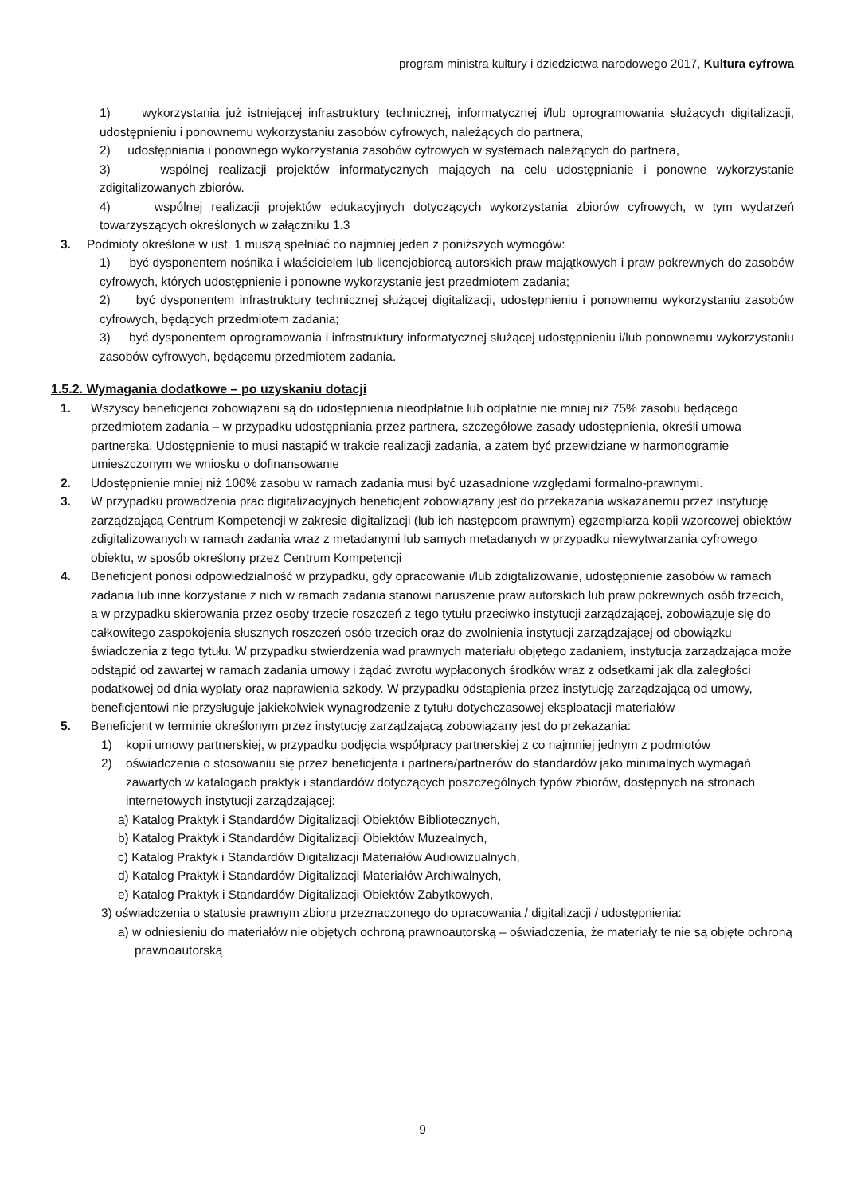program ministra kultury i dziedzictwa narodowego 2017, Kultura cyfrowa
1) wykorzystania już istniejącej infrastruktury technicznej, informatycznej i/lub oprogramowania służących digitalizacji, udostępnieniu i ponownemu wykorzystaniu zasobów cyfrowych, należących do partnera,
2) udostępniania i ponownego wykorzystania zasobów cyfrowych w systemach należących do partnera,
3) wspólnej realizacji projektów informatycznych mających na celu udostępnianie i ponowne wykorzystanie zdigitalizowanych zbiorów.
4) wspólnej realizacji projektów edukacyjnych dotyczących wykorzystania zbiorów cyfrowych, w tym wydarzeń towarzyszących określonych w załączniku 1.3
3. Podmioty określone w ust. 1 muszą spełniać co najmniej jeden z poniższych wymogów:
1) być dysponentem nośnika i właścicielem lub licencjobiorcą autorskich praw majątkowych i praw pokrewnych do zasobów cyfrowych, których udostępnienie i ponowne wykorzystanie jest przedmiotem zadania;
2) być dysponentem infrastruktury technicznej służącej digitalizacji, udostępnieniu i ponownemu wykorzystaniu zasobów cyfrowych, będących przedmiotem zadania;
3) być dysponentem oprogramowania i infrastruktury informatycznej służącej udostępnieniu i/lub ponownemu wykorzystaniu zasobów cyfrowych, będącemu przedmiotem zadania.
1.5.2. Wymagania dodatkowe – po uzyskaniu dotacji
1. Wszyscy beneficjenci zobowiązani są do udostępnienia nieodpłatnie lub odpłatnie nie mniej niż 75% zasobu będącego przedmiotem zadania – w przypadku udostępniania przez partnera, szczegółowe zasady udostępnienia, określi umowa partnerska. Udostępnienie to musi nastąpić w trakcie realizacji zadania, a zatem być przewidziane w harmonogramie umieszczonym we wniosku o dofinansowanie
2. Udostępnienie mniej niż 100% zasobu w ramach zadania musi być uzasadnione względami formalno-prawnymi.
3. W przypadku prowadzenia prac digitalizacyjnych beneficjent zobowiązany jest do przekazania wskazanemu przez instytucję zarządzającą Centrum Kompetencji w zakresie digitalizacji (lub ich następcom prawnym) egzemplarza kopii wzorcowej obiektów zdigitalizowanych w ramach zadania wraz z metadanymi lub samych metadanych w przypadku niewytwarzania cyfrowego obiektu, w sposób określony przez Centrum Kompetencji
4. Beneficjent ponosi odpowiedzialność w przypadku, gdy opracowanie i/lub zdigtalizowanie, udostępnienie zasobów w ramach zadania lub inne korzystanie z nich w ramach zadania stanowi naruszenie praw autorskich lub praw pokrewnych osób trzecich, a w przypadku skierowania przez osoby trzecie roszczeń z tego tytułu przeciwko instytucji zarządzającej, zobowiązuje się do całkowitego zaspokojenia słusznych roszczeń osób trzecich oraz do zwolnienia instytucji zarządzającej od obowiązku świadczenia z tego tytułu. W przypadku stwierdzenia wad prawnych materiału objętego zadaniem, instytucja zarządzająca może odstąpić od zawartej w ramach zadania umowy i żądać zwrotu wypłaconych środków wraz z odsetkami jak dla zaległości podatkowej od dnia wypłaty oraz naprawienia szkody. W przypadku odstąpienia przez instytucję zarządzającą od umowy, beneficjentowi nie przysługuje jakiekolwiek wynagrodzenie z tytułu dotychczasowej eksploatacji materiałów
5. Beneficjent w terminie określonym przez instytucję zarządzającą zobowiązany jest do przekazania:
1) kopii umowy partnerskiej, w przypadku podjęcia współpracy partnerskiej z co najmniej jednym z podmiotów
2) oświadczenia o stosowaniu się przez beneficjenta i partnera/partnerów do standardów jako minimalnych wymagań zawartych w katalogach praktyk i standardów dotyczących poszczególnych typów zbiorów, dostępnych na stronach internetowych instytucji zarządzającej:
a) Katalog Praktyk i Standardów Digitalizacji Obiektów Bibliotecznych,
b) Katalog Praktyk i Standardów Digitalizacji Obiektów Muzealnych,
c) Katalog Praktyk i Standardów Digitalizacji Materiałów Audiowizualnych,
d) Katalog Praktyk i Standardów Digitalizacji Materiałów Archiwalnych,
e) Katalog Praktyk i Standardów Digitalizacji Obiektów Zabytkowych,
3) oświadczenia o statusie prawnym zbioru przeznaczonego do opracowania / digitalizacji / udostępnienia:
a) w odniesieniu do materiałów nie objętych ochroną prawnoautorską – oświadczenia, że materiały te nie są objęte ochroną prawnoautorską
9